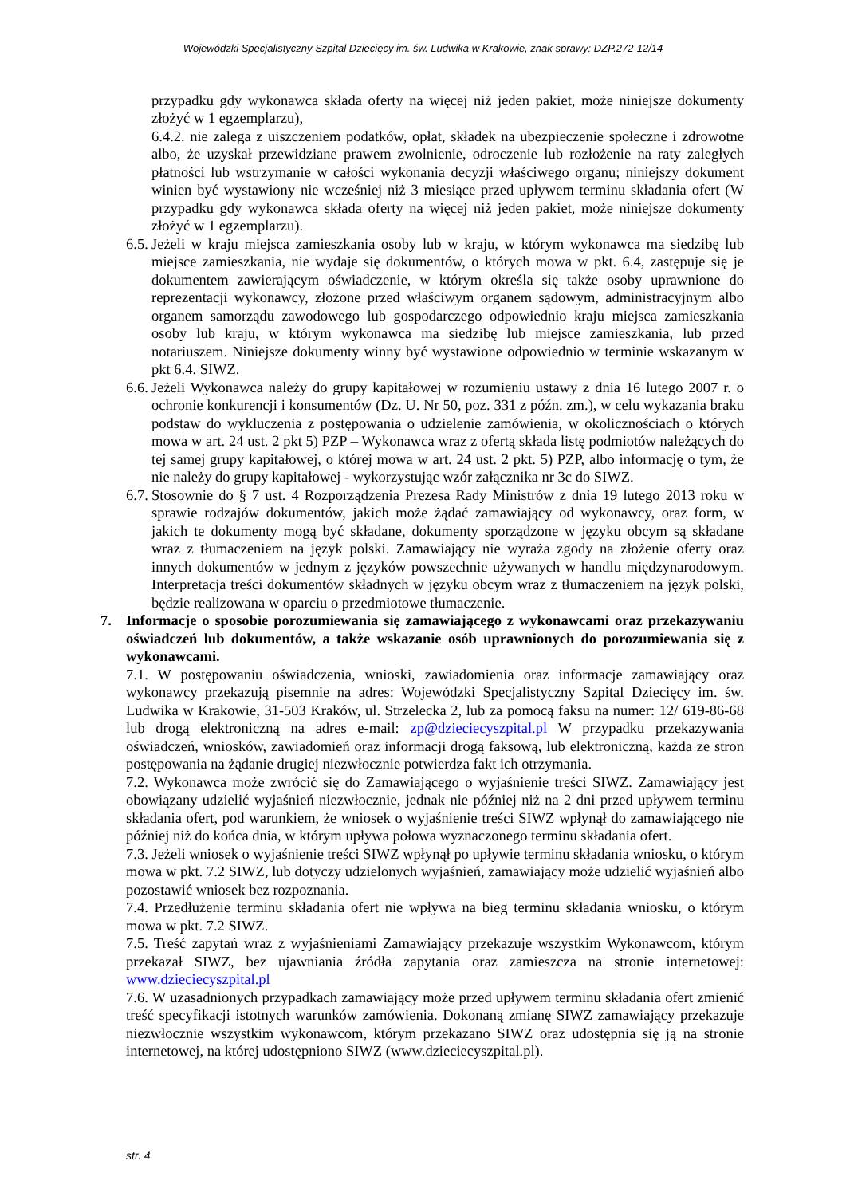Wojewódzki Specjalistyczny Szpital Dziecięcy im. św. Ludwika w Krakowie, znak sprawy: DZP.272-12/14
przypadku gdy wykonawca składa oferty na więcej niż jeden pakiet, może niniejsze dokumenty złożyć w 1 egzemplarzu),
6.4.2. nie zalega z uiszczeniem podatków, opłat, składek na ubezpieczenie społeczne i zdrowotne albo, że uzyskał przewidziane prawem zwolnienie, odroczenie lub rozłożenie na raty zaległych płatności lub wstrzymanie w całości wykonania decyzji właściwego organu; niniejszy dokument winien być wystawiony nie wcześniej niż 3 miesiące przed upływem terminu składania ofert (W przypadku gdy wykonawca składa oferty na więcej niż jeden pakiet, może niniejsze dokumenty złożyć w 1 egzemplarzu).
6.5.
Jeżeli w kraju miejsca zamieszkania osoby lub w kraju, w którym wykonawca ma siedzibę lub miejsce zamieszkania, nie wydaje się dokumentów, o których mowa w pkt. 6.4, zastępuje się je dokumentem zawierającym oświadczenie, w którym określa się także osoby uprawnione do reprezentacji wykonawcy, złożone przed właściwym organem sądowym, administracyjnym albo organem samorządu zawodowego lub gospodarczego odpowiednio kraju miejsca zamieszkania osoby lub kraju, w którym wykonawca ma siedzibę lub miejsce zamieszkania, lub przed notariuszem. Niniejsze dokumenty winny być wystawione odpowiednio w terminie wskazanym w pkt 6.4. SIWZ.
6.6.
Jeżeli Wykonawca należy do grupy kapitałowej w rozumieniu ustawy z dnia 16 lutego 2007 r. o ochronie konkurencji i konsumentów (Dz. U. Nr 50, poz. 331 z późn. zm.), w celu wykazania braku podstaw do wykluczenia z postępowania o udzielenie zamówienia, w okolicznościach o których mowa w art. 24 ust. 2 pkt 5) PZP – Wykonawca wraz z ofertą składa listę podmiotów należących do tej samej grupy kapitałowej, o której mowa w art. 24 ust. 2 pkt. 5) PZP, albo informację o tym, że nie należy do grupy kapitałowej - wykorzystując wzór załącznika nr 3c do SIWZ.
6.7.
Stosownie do § 7 ust. 4 Rozporządzenia Prezesa Rady Ministrów z dnia 19 lutego 2013 roku w sprawie rodzajów dokumentów, jakich może żądać zamawiający od wykonawcy, oraz form, w jakich te dokumenty mogą być składane, dokumenty sporządzone w języku obcym są składane wraz z tłumaczeniem na język polski. Zamawiający nie wyraża zgody na złożenie oferty oraz innych dokumentów w jednym z języków powszechnie używanych w handlu międzynarodowym. Interpretacja treści dokumentów składnych w języku obcym wraz z tłumaczeniem na język polski, będzie realizowana w oparciu o przedmiotowe tłumaczenie.
7. Informacje o sposobie porozumiewania się zamawiającego z wykonawcami oraz przekazywaniu oświadczeń lub dokumentów, a także wskazanie osób uprawnionych do porozumiewania się z wykonawcami.
7.1. W postępowaniu oświadczenia, wnioski, zawiadomienia oraz informacje zamawiający oraz wykonawcy przekazują pisemnie na adres: Wojewódzki Specjalistyczny Szpital Dziecięcy im. św. Ludwika w Krakowie, 31-503 Kraków, ul. Strzelecka 2, lub za pomocą faksu na numer: 12/ 619-86-68 lub drogą elektroniczną na adres e-mail: zp@dzieciecyszpital.pl W przypadku przekazywania oświadczeń, wniosków, zawiadomień oraz informacji drogą faksową, lub elektroniczną, każda ze stron postępowania na żądanie drugiej niezwłocznie potwierdza fakt ich otrzymania.
7.2. Wykonawca może zwrócić się do Zamawiającego o wyjaśnienie treści SIWZ. Zamawiający jest obowiązany udzielić wyjaśnień niezwłocznie, jednak nie później niż na 2 dni przed upływem terminu składania ofert, pod warunkiem, że wniosek o wyjaśnienie treści SIWZ wpłynął do zamawiającego nie później niż do końca dnia, w którym upływa połowa wyznaczonego terminu składania ofert.
7.3. Jeżeli wniosek o wyjaśnienie treści SIWZ wpłynął po upływie terminu składania wniosku, o którym mowa w pkt. 7.2 SIWZ, lub dotyczy udzielonych wyjaśnień, zamawiający może udzielić wyjaśnień albo pozostawić wniosek bez rozpoznania.
7.4. Przedłużenie terminu składania ofert nie wpływa na bieg terminu składania wniosku, o którym mowa w pkt. 7.2 SIWZ.
7.5. Treść zapytań wraz z wyjaśnieniami Zamawiający przekazuje wszystkim Wykonawcom, którym przekazał SIWZ, bez ujawniania źródła zapytania oraz zamieszcza na stronie internetowej: www.dzieciecyszpital.pl
7.6. W uzasadnionych przypadkach zamawiający może przed upływem terminu składania ofert zmienić treść specyfikacji istotnych warunków zamówienia. Dokonaną zmianę SIWZ zamawiający przekazuje niezwłocznie wszystkim wykonawcom, którym przekazano SIWZ oraz udostępnia się ją na stronie internetowej, na której udostępniono SIWZ (www.dzieciecyszpital.pl).
str. 4